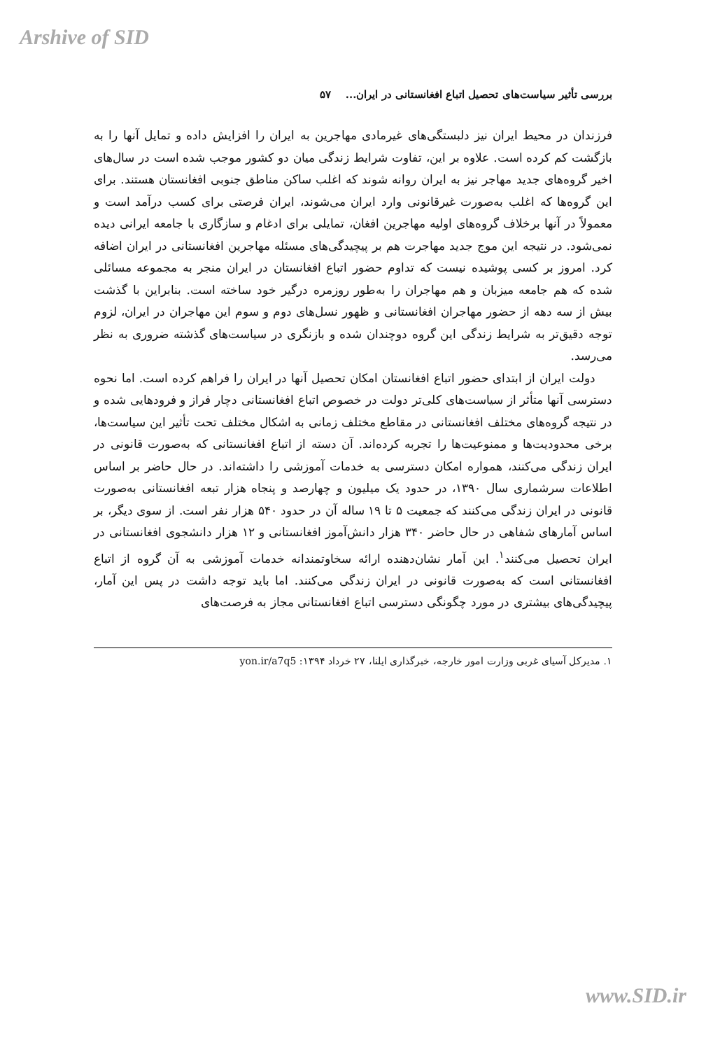Arshive of SID
بررسی تأثیر سیاست‌های تحصیل اتباع افغانستانی در ایران... ۵۷
فرزندان در محیط ایران نیز دلبستگی‌های غیرمادی مهاجرین به ایران را افزایش داده و تمایل آنها را به بازگشت کم کرده است. علاوه بر این، تفاوت شرایط زندگی میان دو کشور موجب شده است در سال‌های اخیر گروه‌های جدید مهاجر نیز به ایران روانه شوند که اغلب ساکن مناطق جنوبی افغانستان هستند. برای این گروه‌ها که اغلب به‌صورت غیرقانونی وارد ایران می‌شوند، ایران فرصتی برای کسب درآمد است و معمولاً در آنها برخلاف گروه‌های اولیه مهاجرین افغان، تمایلی برای ادغام و سازگاری با جامعه ایرانی دیده نمی‌شود. در نتیجه این موج جدید مهاجرت هم بر پیچیدگی‌های مسئله مهاجرین افغانستانی در ایران اضافه کرد. امروز بر کسی پوشیده نیست که تداوم حضور اتباع افغانستان در ایران منجر به مجموعه مسائلی شده که هم جامعه میزبان و هم مهاجران را به‌طور روزمره درگیر خود ساخته است. بنابراین با گذشت بیش از سه دهه از حضور مهاجران افغانستانی و ظهور نسل‌های دوم و سوم این مهاجران در ایران، لزوم توجه دقیق‌تر به شرایط زندگی این گروه دوچندان شده و بازنگری در سیاست‌های گذشته ضروری به نظر می‌رسد.
دولت ایران از ابتدای حضور اتباع افغانستان امکان تحصیل آنها در ایران را فراهم کرده است. اما نحوه دسترسی آنها متأثر از سیاست‌های کلی‌تر دولت در خصوص اتباع افغانستانی دچار فراز و فرودهایی شده و در نتیجه گروه‌های مختلف افغانستانی در مقاطع مختلف زمانی به اشکال مختلف تحت تأثیر این سیاست‌ها، برخی محدودیت‌ها و ممنوعیت‌ها را تجربه کرده‌اند. آن دسته از اتباع افغانستانی که به‌صورت قانونی در ایران زندگی می‌کنند، همواره امکان دسترسی به خدمات آموزشی را داشته‌اند. در حال حاضر بر اساس اطلاعات سرشماری سال ۱۳۹۰، در حدود یک میلیون و چهارصد و پنجاه هزار تبعه افغانستانی به‌صورت قانونی در ایران زندگی می‌کنند که جمعیت ۵ تا ۱۹ ساله آن در حدود ۵۴۰ هزار نفر است. از سوی دیگر، بر اساس آمارهای شفاهی در حال حاضر ۳۴۰ هزار دانش‌آموز افغانستانی و ۱۲ هزار دانشجوی افغانستانی در ایران تحصیل می‌کنند<sup>۱</sup>. این آمار نشان‌دهنده ارائه سخاوتمندانه خدمات آموزشی به آن گروه از اتباع افغانستانی است که به‌صورت قانونی در ایران زندگی می‌کنند. اما باید توجه داشت در پس این آمار، پیچیدگی‌های بیشتری در مورد چگونگی دسترسی اتباع افغانستانی مجاز به فرصت‌های
۱. مدیرکل آسیای غربی وزارت امور خارجه، خبرگذاری ایلنا، ۲۷ خرداد ۱۳۹۴: yon.ir/a7q5
www.SID.ir